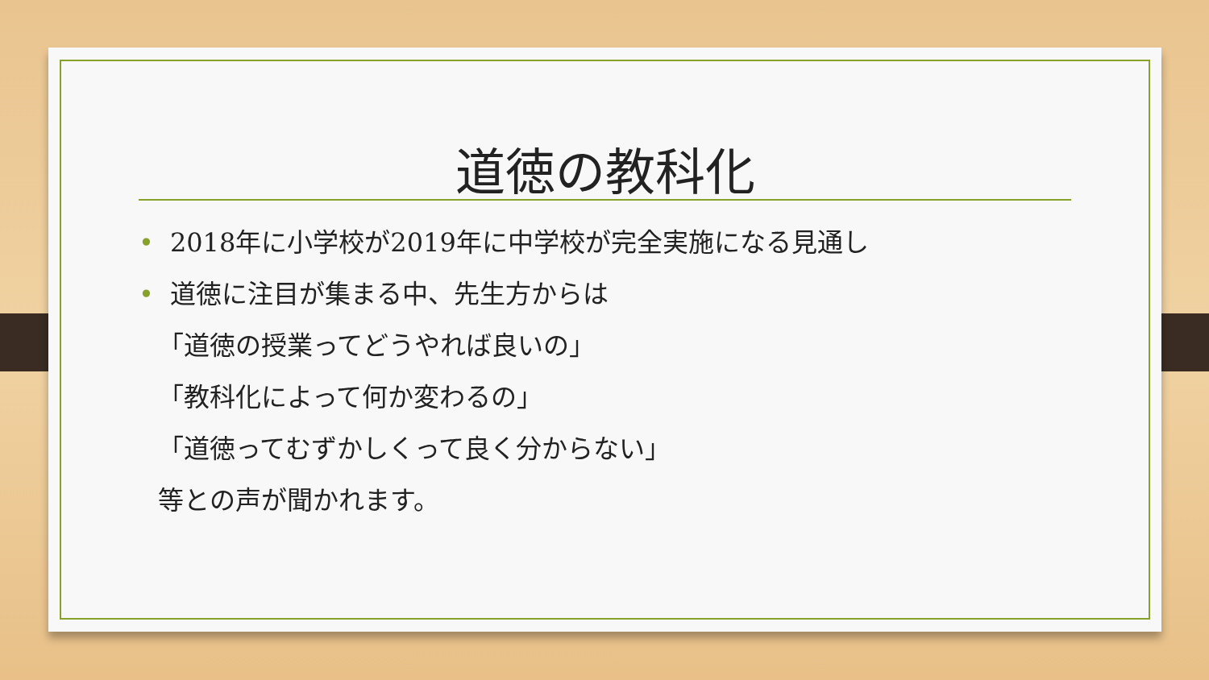道徳の教科化
• 2018年に小学校が2019年に中学校が完全実施になる見通し
• 道徳に注目が集まる中、先生方からは
「道徳の授業ってどうやれば良いの」
「教科化によって何か変わるの」
「道徳ってむずかしくって良く分からない」
等との声が聞かれます。